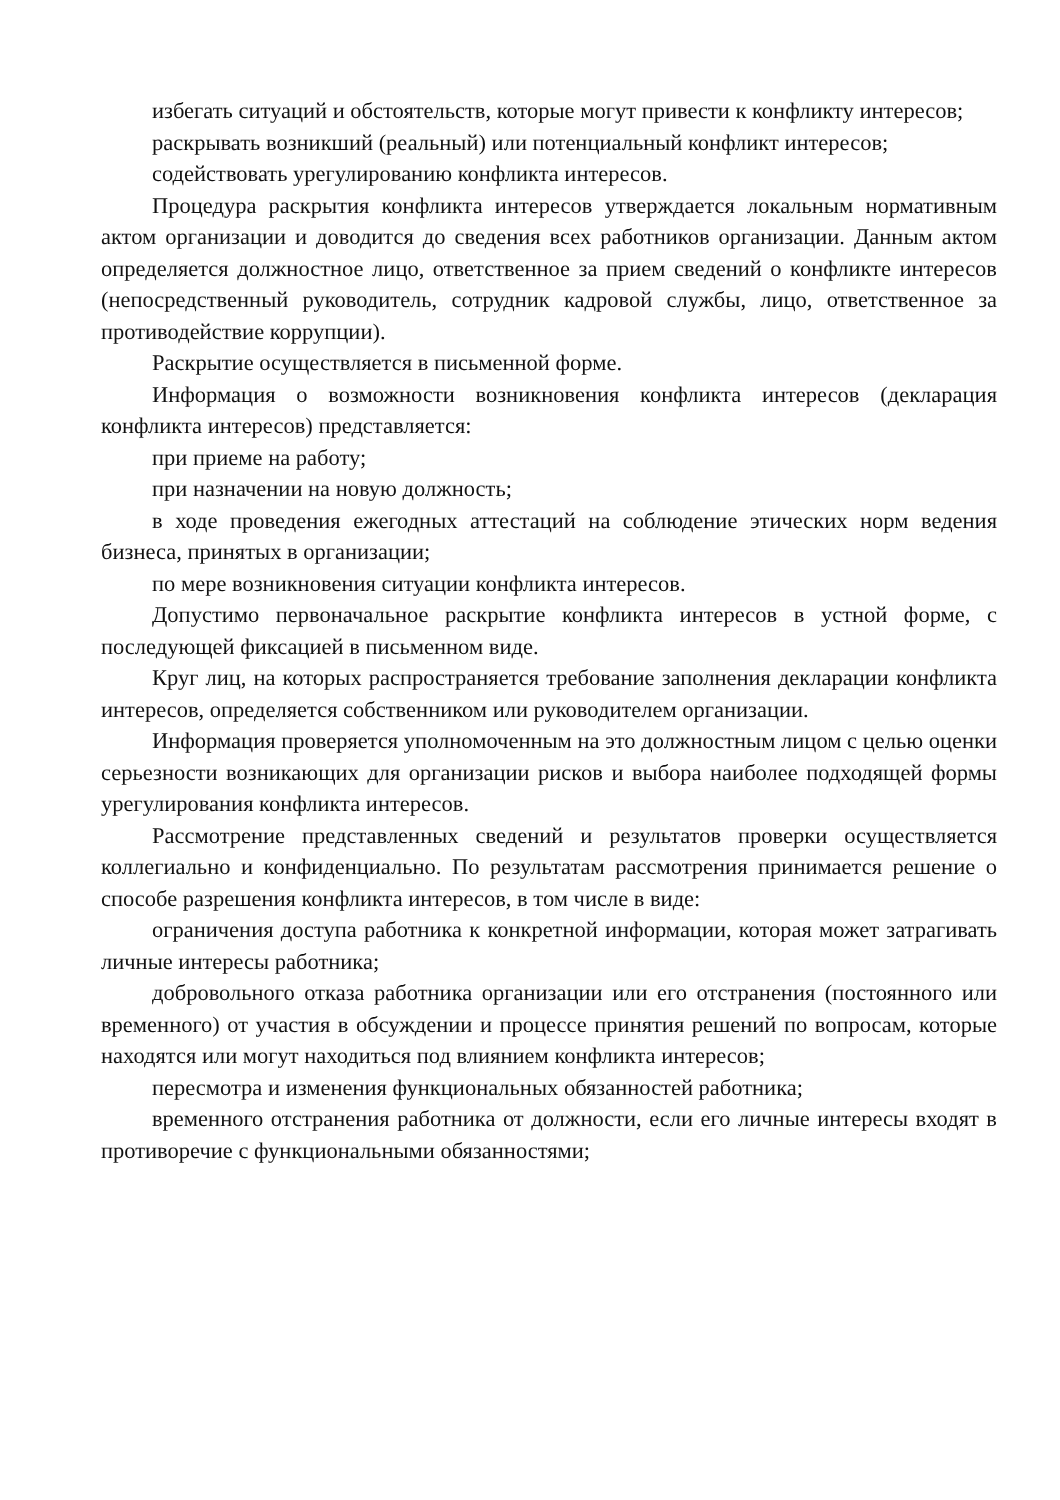избегать ситуаций и обстоятельств, которые могут привести к конфликту интересов;
раскрывать возникший (реальный) или потенциальный конфликт интересов;
содействовать урегулированию конфликта интересов.
Процедура раскрытия конфликта интересов утверждается локальным нормативным актом организации и доводится до сведения всех работников организации. Данным актом определяется должностное лицо, ответственное за прием сведений о конфликте интересов (непосредственный руководитель, сотрудник кадровой службы, лицо, ответственное за противодействие коррупции).
Раскрытие осуществляется в письменной форме.
Информация о возможности возникновения конфликта интересов (декларация конфликта интересов) представляется:
при приеме на работу;
при назначении на новую должность;
в ходе проведения ежегодных аттестаций на соблюдение этических норм ведения бизнеса, принятых в организации;
по мере возникновения ситуации конфликта интересов.
Допустимо первоначальное раскрытие конфликта интересов в устной форме, с последующей фиксацией в письменном виде.
Круг лиц, на которых распространяется требование заполнения декларации конфликта интересов, определяется собственником или руководителем организации.
Информация проверяется уполномоченным на это должностным лицом с целью оценки серьезности возникающих для организации рисков и выбора наиболее подходящей формы урегулирования конфликта интересов.
Рассмотрение представленных сведений и результатов проверки осуществляется коллегиально и конфиденциально. По результатам рассмотрения принимается решение о способе разрешения конфликта интересов, в том числе в виде:
ограничения доступа работника к конкретной информации, которая может затрагивать личные интересы работника;
добровольного отказа работника организации или его отстранения (постоянного или временного) от участия в обсуждении и процессе принятия решений по вопросам, которые находятся или могут находиться под влиянием конфликта интересов;
пересмотра и изменения функциональных обязанностей работника;
временного отстранения работника от должности, если его личные интересы входят в противоречие с функциональными обязанностями;